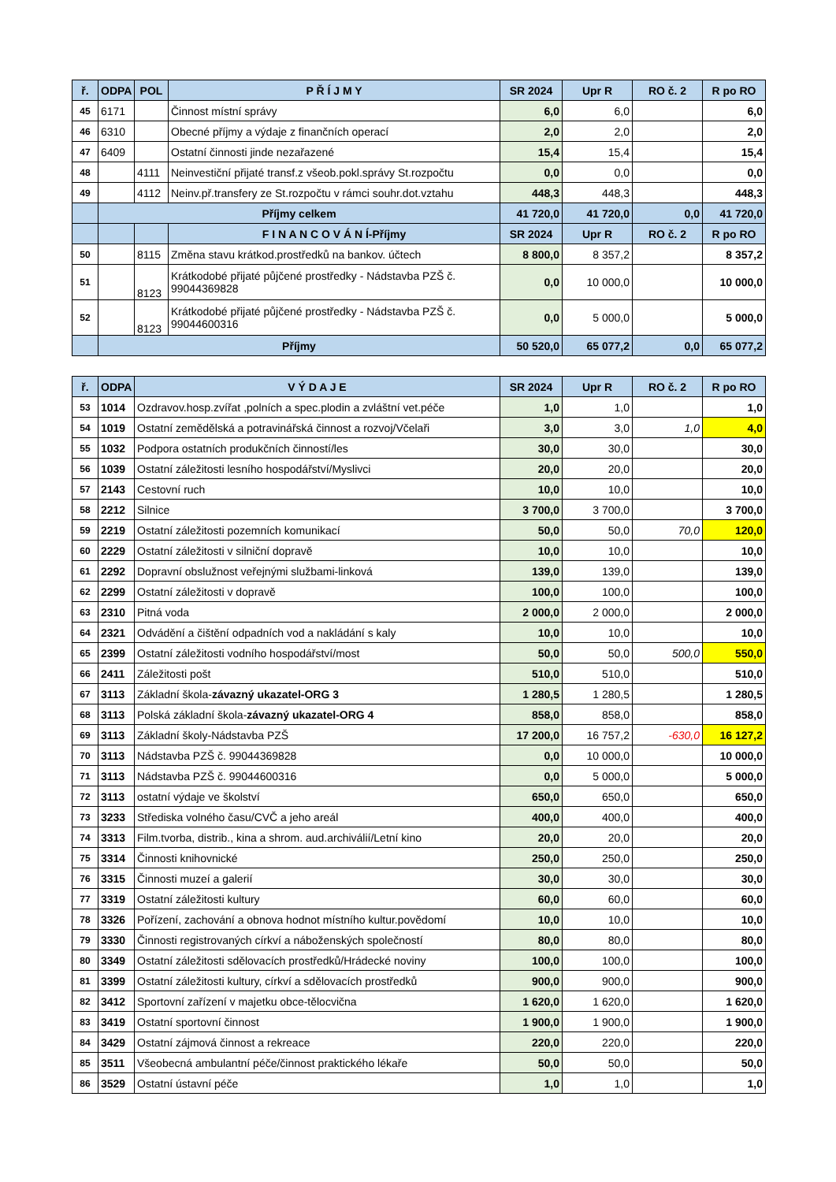| ř. | ODPA | POL | P Ř Í J M Y | SR 2024 | Upr R | RO č. 2 | R po RO |
| --- | --- | --- | --- | --- | --- | --- | --- |
| 45 | 6171 | | Činnost místní správy | 6,0 | 6,0 | | 6,0 |
| 46 | 6310 | | Obecné příjmy a výdaje z finančních operací | 2,0 | 2,0 | | 2,0 |
| 47 | 6409 | | Ostatní činnosti jinde nezařazené | 15,4 | 15,4 | | 15,4 |
| 48 | | 4111 | Neinvestiční přijaté transf.z všeob.pokl.správy St.rozpočtu | 0,0 | 0,0 | | 0,0 |
| 49 | | 4112 | Neinv.př.transfery ze St.rozpočtu v rámci souhr.dot.vztahu | 448,3 | 448,3 | | 448,3 |
| | Příjmy celkem | | | 41 720,0 | 41 720,0 | 0,0 | 41 720,0 |
| | | | F I N A N C O V Á N Í-Příjmy | SR 2024 | Upr R | RO č. 2 | R po RO |
| 50 | | 8115 | Změna stavu krátkod.prostředků na bankov. účtech | 8 800,0 | 8 357,2 | | 8 357,2 |
| 51 | | 8123 | Krátkodobé přijaté půjčené prostředky - Nádstavba PZŠ č. 99044369828 | 0,0 | 10 000,0 | | 10 000,0 |
| 52 | | 8123 | Krátkodobé přijaté půjčené prostředky - Nádstavba PZŠ č. 99044600316 | 0,0 | 5 000,0 | | 5 000,0 |
| | Příjmy | | | 50 520,0 | 65 077,2 | 0,0 | 65 077,2 |
| ř. | ODPA | V Ý D A J E | SR 2024 | Upr R | RO č. 2 | R po RO |
| --- | --- | --- | --- | --- | --- | --- |
| 53 | 1014 | Ozdravov.hosp.zvířat ,polních a spec.plodin a zvláštní vet.péče | 1,0 | 1,0 | | 1,0 |
| 54 | 1019 | Ostatní zemědělská a potravinářská činnost a rozvoj/Včelaři | 3,0 | 3,0 | 1,0 | 4,0 |
| 55 | 1032 | Podpora ostatních produkčních činností/les | 30,0 | 30,0 | | 30,0 |
| 56 | 1039 | Ostatní záležitosti lesního hospodářství/Myslivci | 20,0 | 20,0 | | 20,0 |
| 57 | 2143 | Cestovní ruch | 10,0 | 10,0 | | 10,0 |
| 58 | 2212 | Silnice | 3 700,0 | 3 700,0 | | 3 700,0 |
| 59 | 2219 | Ostatní záležitosti pozemních komunikací | 50,0 | 50,0 | 70,0 | 120,0 |
| 60 | 2229 | Ostatní záležitosti v silniční dopravě | 10,0 | 10,0 | | 10,0 |
| 61 | 2292 | Dopravní obslužnost veřejnými službami-linková | 139,0 | 139,0 | | 139,0 |
| 62 | 2299 | Ostatní záležitosti v dopravě | 100,0 | 100,0 | | 100,0 |
| 63 | 2310 | Pitná voda | 2 000,0 | 2 000,0 | | 2 000,0 |
| 64 | 2321 | Odvádění a čištění odpadních vod a nakládání s kaly | 10,0 | 10,0 | | 10,0 |
| 65 | 2399 | Ostatní záležitosti vodního hospodářství/most | 50,0 | 50,0 | 500,0 | 550,0 |
| 66 | 2411 | Záležitosti pošt | 510,0 | 510,0 | | 510,0 |
| 67 | 3113 | Základní škola- závazný ukazatel-ORG 3 | 1 280,5 | 1 280,5 | | 1 280,5 |
| 68 | 3113 | Polská základní škola- závazný ukazatel-ORG 4 | 858,0 | 858,0 | | 858,0 |
| 69 | 3113 | Základní školy-Nádstavba PZŠ | 17 200,0 | 16 757,2 | -630,0 | 16 127,2 |
| 70 | 3113 | Nádstavba PZŠ č. 99044369828 | 0,0 | 10 000,0 | | 10 000,0 |
| 71 | 3113 | Nádstavba PZŠ č. 99044600316 | 0,0 | 5 000,0 | | 5 000,0 |
| 72 | 3113 | ostatní výdaje ve školství | 650,0 | 650,0 | | 650,0 |
| 73 | 3233 | Střediska volného času/CVČ a jeho areál | 400,0 | 400,0 | | 400,0 |
| 74 | 3313 | Film.tvorba, distrib., kina a shrom. aud.archiválií/Letní kino | 20,0 | 20,0 | | 20,0 |
| 75 | 3314 | Činnosti knihovnické | 250,0 | 250,0 | | 250,0 |
| 76 | 3315 | Činnosti muzeí a galerií | 30,0 | 30,0 | | 30,0 |
| 77 | 3319 | Ostatní záležitosti kultury | 60,0 | 60,0 | | 60,0 |
| 78 | 3326 | Pořízení, zachování a obnova hodnot místního kultur.povědomí | 10,0 | 10,0 | | 10,0 |
| 79 | 3330 | Činnosti registrovaných církví a náboženských společností | 80,0 | 80,0 | | 80,0 |
| 80 | 3349 | Ostatní záležitosti sdělovacích prostředků/Hrádecké noviny | 100,0 | 100,0 | | 100,0 |
| 81 | 3399 | Ostatní záležitosti kultury, církví a sdělovacích prostředků | 900,0 | 900,0 | | 900,0 |
| 82 | 3412 | Sportovní zařízení v majetku obce-tělocvična | 1 620,0 | 1 620,0 | | 1 620,0 |
| 83 | 3419 | Ostatní sportovní činnost | 1 900,0 | 1 900,0 | | 1 900,0 |
| 84 | 3429 | Ostatní zájmová činnost a rekreace | 220,0 | 220,0 | | 220,0 |
| 85 | 3511 | Všeobecná ambulantní péče/činnost praktického lékaře | 50,0 | 50,0 | | 50,0 |
| 86 | 3529 | Ostatní ústavní péče | 1,0 | 1,0 | | 1,0 |